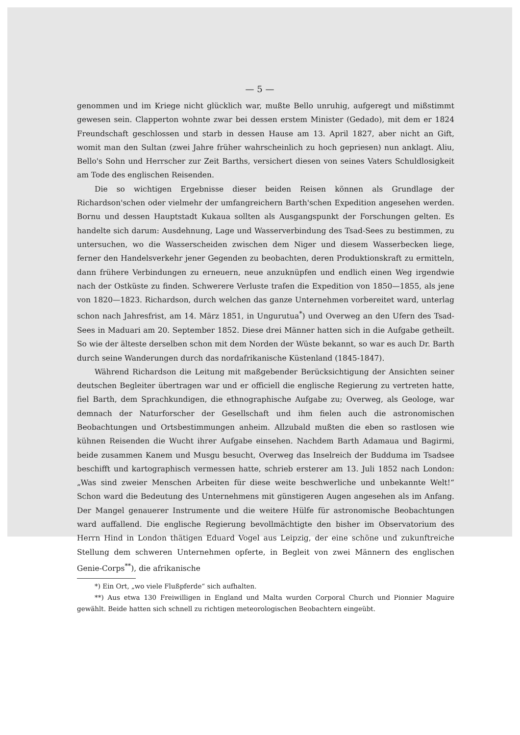— 5 —
genommen und im Kriege nicht glücklich war, mußte Bello unruhig, aufgeregt und mißstimmt gewesen sein. Clapperton wohnte zwar bei dessen erstem Minister (Gedado), mit dem er 1824 Freundschaft geschlossen und starb in dessen Hause am 13. April 1827, aber nicht an Gift, womit man den Sultan (zwei Jahre früher wahrscheinlich zu hoch gepriesen) nun anklagt. Aliu, Bello's Sohn und Herrscher zur Zeit Barths, versichert diesen von seines Vaters Schuldlosigkeit am Tode des englischen Reisenden.
Die so wichtigen Ergebnisse dieser beiden Reisen können als Grundlage der Richardson'schen oder vielmehr der umfangreichern Barth'schen Expedition angesehen werden. Bornu und dessen Hauptstadt Kukaua sollten als Ausgangspunkt der Forschungen gelten. Es handelte sich darum: Ausdehnung, Lage und Wasserverbindung des Tsad-Sees zu bestimmen, zu untersuchen, wo die Wasserscheiden zwischen dem Niger und diesem Wasserbecken liege, ferner den Handelsverkehr jener Gegenden zu beobachten, deren Produktionskraft zu ermitteln, dann frühere Verbindungen zu erneuern, neue anzuknüpfen und endlich einen Weg irgendwie nach der Ostküste zu finden. Schwerere Verluste trafen die Expedition von 1850—1855, als jene von 1820—1823. Richardson, durch welchen das ganze Unternehmen vorbereitet ward, unterlag schon nach Jahresfrist, am 14. März 1851, in Ungurutua<sup>*</sup>) und Overweg an den Ufern des Tsad-Sees in Maduari am 20. September 1852. Diese drei Männer hatten sich in die Aufgabe getheilt. So wie der älteste derselben schon mit dem Norden der Wüste bekannt, so war es auch Dr. Barth durch seine Wanderungen durch das nordafrikanische Küstenland (1845-1847).
Während Richardson die Leitung mit maßgebender Berücksichtigung der Ansichten seiner deutschen Begleiter übertragen war und er officiell die englische Regierung zu vertreten hatte, fiel Barth, dem Sprachkundigen, die ethnographische Aufgabe zu; Overweg, als Geologe, war demnach der Naturforscher der Gesellschaft und ihm fielen auch die astronomischen Beobachtungen und Ortsbestimmungen anheim. Allzubald mußten die eben so rastlosen wie kühnen Reisenden die Wucht ihrer Aufgabe einsehen. Nachdem Barth Adamaua und Bagirmi, beide zusammen Kanem und Musgu besucht, Overweg das Inselreich der Budduma im Tsadsee beschifft und kartographisch vermessen hatte, schrieb ersterer am 13. Juli 1852 nach London: „Was sind zweier Menschen Arbeiten für diese weite beschwerliche und unbekannte Welt!“ Schon ward die Bedeutung des Unternehmens mit günstigeren Augen angesehen als im Anfang. Der Mangel genauerer Instrumente und die weitere Hülfe für astronomische Beobachtungen ward auffallend. Die englische Regierung bevollmächtigte den bisher im Observatorium des Herrn Hind in London thätigen Eduard Vogel aus Leipzig, der eine schöne und zukunftreiche Stellung dem schweren Unternehmen opferte, in Begleit von zwei Männern des englischen Genie-Corps<sup>**</sup>), die afrikanische
*) Ein Ort, „wo viele Flußpferde“ sich aufhalten.
**) Aus etwa 130 Freiwilligen in England und Malta wurden Corporal Church und Pionnier Maguire gewählt. Beide hatten sich schnell zu richtigen meteorologischen Beobachtern eingeübt.